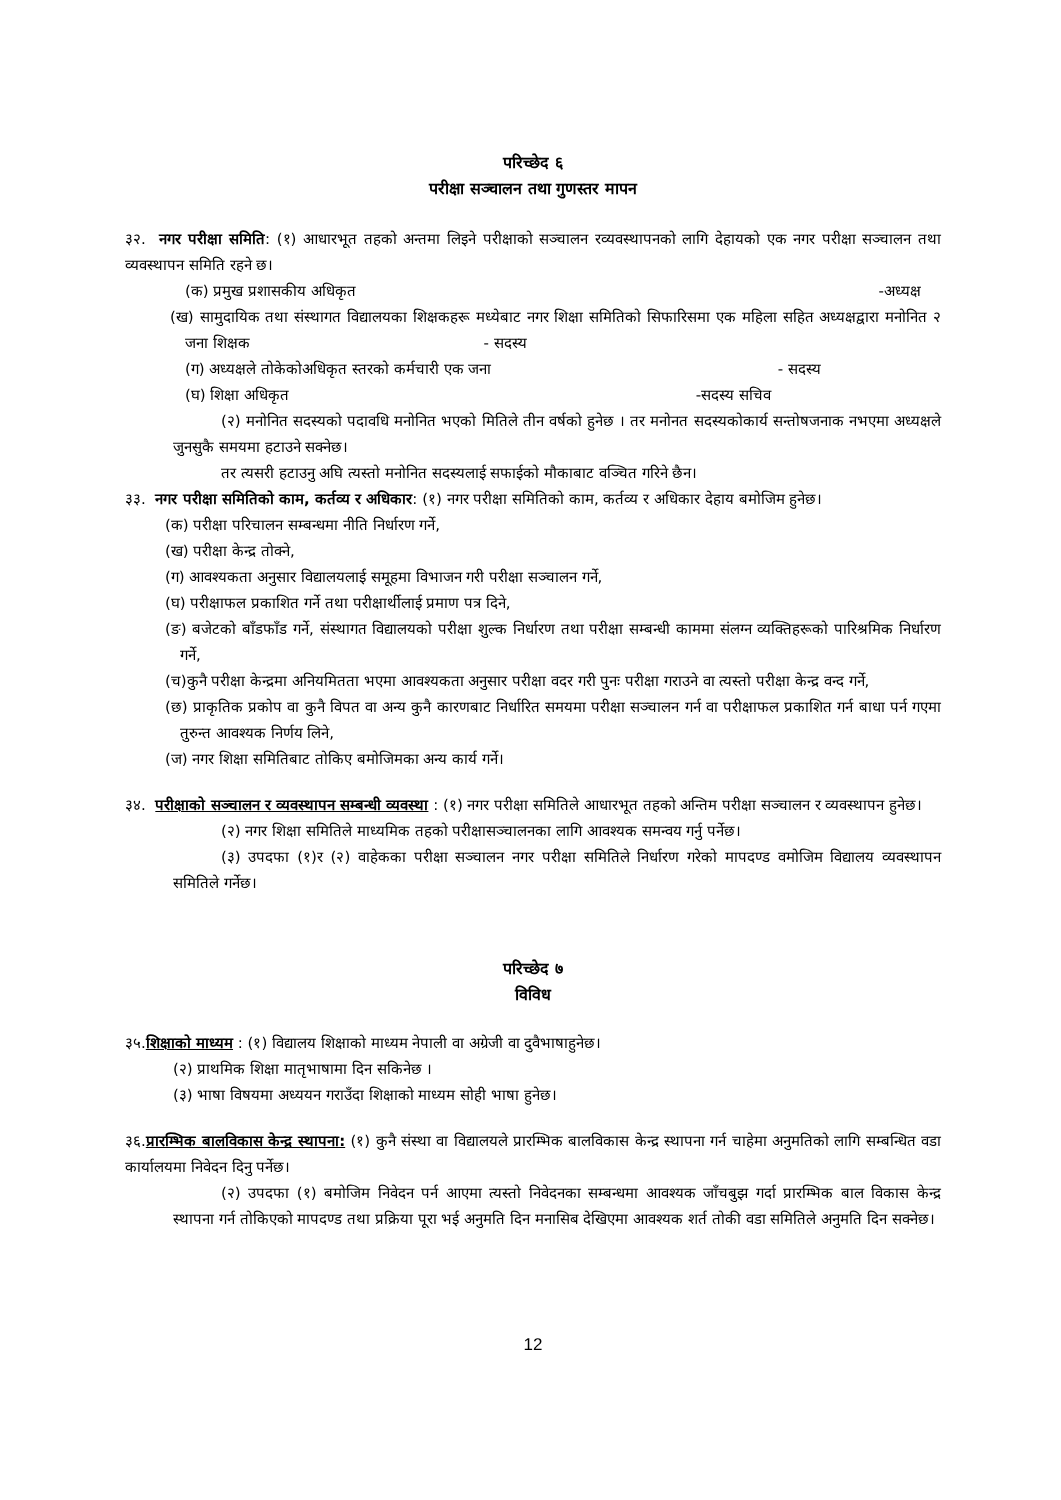परिच्छेद ६
परीक्षा सञ्चालन तथा गुणस्तर मापन
३२. नगर परीक्षा समिति: (१) आधारभूत तहको अन्तमा लिइने परीक्षाको सञ्चालन रव्यवस्थापनको लागि देहायको एक नगर परीक्षा सञ्चालन तथा व्यवस्थापन समिति रहने छ।
(क) प्रमुख प्रशासकीय अधिकृत -अध्यक्ष
(ख) सामुदायिक तथा संस्थागत विद्यालयका शिक्षकहरू मध्येबाट नगर शिक्षा समितिको सिफारिसमा एक महिला सहित अध्यक्षद्वारा मनोनित २ जना शिक्षक - सदस्य
(ग) अध्यक्षले तोकेकोअधिकृत स्तरको कर्मचारी एक जना - सदस्य
(घ) शिक्षा अधिकृत -सदस्य सचिव
(२) मनोनित सदस्यको पदावधि मनोनित भएको मितिले तीन वर्षको हुनेछ । तर मनोनत सदस्यकोकार्य सन्तोषजनाक नभएमा अध्यक्षले जुनसुकै समयमा हटाउने सक्नेछ।
तर त्यसरी हटाउनु अघि त्यस्तो मनोनित सदस्यलाई सफाईको मौकाबाट वञ्चित गरिने छैन।
३३. नगर परीक्षा समितिको काम, कर्तव्य र अधिकार: (१) नगर परीक्षा समितिको काम, कर्तव्य र अधिकार देहाय बमोजिम हुनेछ।
(क) परीक्षा परिचालन सम्बन्धमा नीति निर्धारण गर्ने,
(ख) परीक्षा केन्द्र तोक्ने,
(ग) आवश्यकता अनुसार विद्यालयलाई समूहमा विभाजन गरी परीक्षा सञ्चालन गर्ने,
(घ) परीक्षाफल प्रकाशित गर्ने तथा परीक्षार्थीलाई प्रमाण पत्र दिने,
(ङ) बजेटको बाँडफाँड गर्ने, संस्थागत विद्यालयको परीक्षा शुल्क निर्धारण तथा परीक्षा सम्बन्धी काममा संलग्न व्यक्तिहरूको पारिश्रमिक निर्धारण गर्ने,
(च)कुनै परीक्षा केन्द्रमा अनियमितता भएमा आवश्यकता अनुसार परीक्षा वदर गरी पुनः परीक्षा गराउने वा त्यस्तो परीक्षा केन्द्र वन्द गर्ने,
(छ) प्राकृतिक प्रकोप वा कुनै विपत वा अन्य कुनै कारणबाट निर्धारित समयमा परीक्षा सञ्चालन गर्न वा परीक्षाफल प्रकाशित गर्न बाधा पर्न गएमा तुरुन्त आवश्यक निर्णय लिने,
(ज) नगर शिक्षा समितिबाट तोकिए बमोजिमका अन्य कार्य गर्ने।
३४. परीक्षाको सञ्चालन र व्यवस्थापन सम्बन्धी व्यवस्था : (१) नगर परीक्षा समितिले आधारभूत तहको अन्तिम परीक्षा सञ्चालन र व्यवस्थापन हुनेछ।
(२) नगर शिक्षा समितिले माध्यमिक तहको परीक्षासञ्चालनका लागि आवश्यक समन्वय गर्नु पर्नेछ।
(३) उपदफा (१)र (२) वाहेकका परीक्षा सञ्चालन नगर परीक्षा समितिले निर्धारण गरेको मापदण्ड वमोजिम विद्यालय व्यवस्थापन समितिले गर्नेछ।
परिच्छेद ७
विविध
३५.शिक्षाको माध्यम : (१) विद्यालय शिक्षाको माध्यम नेपाली वा अग्रेजी वा दुवैभाषाहुनेछ।
(२) प्राथमिक शिक्षा मातृभाषामा दिन सकिनेछ ।
(३) भाषा विषयमा अध्ययन गराउँदा शिक्षाको माध्यम सोही भाषा हुनेछ।
३६.प्रारम्भिक बालविकास केन्द्र स्थापना: (१) कुनै संस्था वा विद्यालयले प्रारम्भिक बालविकास केन्द्र स्थापना गर्न चाहेमा अनुमतिको लागि सम्बन्धित वडा कार्यालयमा निवेदन दिनु पर्नेछ।
(२) उपदफा (१) बमोजिम निवेदन पर्न आएमा त्यस्तो निवेदनका सम्बन्धमा आवश्यक जाँचबुझ गर्दा प्रारम्भिक बाल विकास केन्द्र स्थापना गर्न तोकिएको मापदण्ड तथा प्रक्रिया पूरा भई अनुमति दिन मनासिब देखिएमा आवश्यक शर्त तोकी वडा समितिले अनुमति दिन सक्नेछ।
12